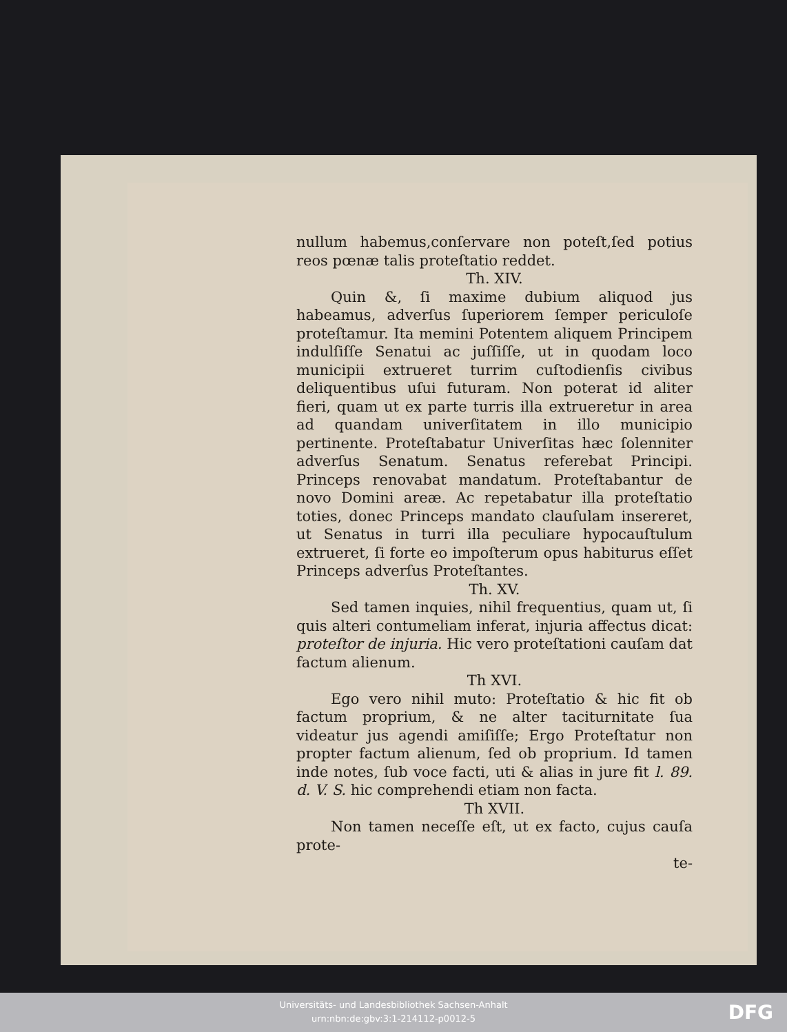nullum habemus,conſervare non poteſt,ſed potius reos pœnæ talis proteſtatio reddet.
Th. XIV.
Quin &, ſi maxime dubium aliquod jus habeamus, adverſus ſuperiorem ſemper periculoſe proteſtamur. Ita memini Potentem aliquem Principem indulſiſſe Senatui ac juſſiſſe, ut in quodam loco municipii extrueret turrim cuſtodienſis civibus deliquentibus uſui futuram. Non poterat id aliter fieri, quam ut ex parte turris illa extrueretur in area ad quandam univerſitatem in illo municipio pertinente. Proteſtabatur Univerſitas hæc ſolenniter adverſus Senatum. Senatus referebat Principi. Princeps renovabat mandatum. Proteſtabantur de novo Domini areæ. Ac repetabatur illa proteſtatio toties, donec Princeps mandato clauſulam insereret, ut Senatus in turri illa peculiare hypocauſtulum extrueret, ſi forte eo impoſterum opus habiturus eſſet Princeps adverſus Proteſtantes.
Th. XV.
Sed tamen inquies, nihil frequentius, quam ut, ſi quis alteri contumeliam inferat, injuria affectus dicat: proteſtor de injuria. Hic vero proteſtationi cauſam dat factum alienum.
Th XVI.
Ego vero nihil muto: Proteſtatio & hic fit ob factum proprium, & ne alter taciturnitate ſua videatur jus agendi amiſiſſe; Ergo Proteſtatur non propter factum alienum, ſed ob proprium. Id tamen inde notes, ſub voce facti, uti & alias in jure fit l. 89. d. V. S. hic comprehendi etiam non facta.
Th XVII.
Non tamen neceſſe eſt, ut ex facto, cujus cauſa prote-
te-
Universitäts- und Landesbibliothek Sachsen-Anhalt
urn:nbn:de:gbv:3:1-214112-p0012-5
DFG